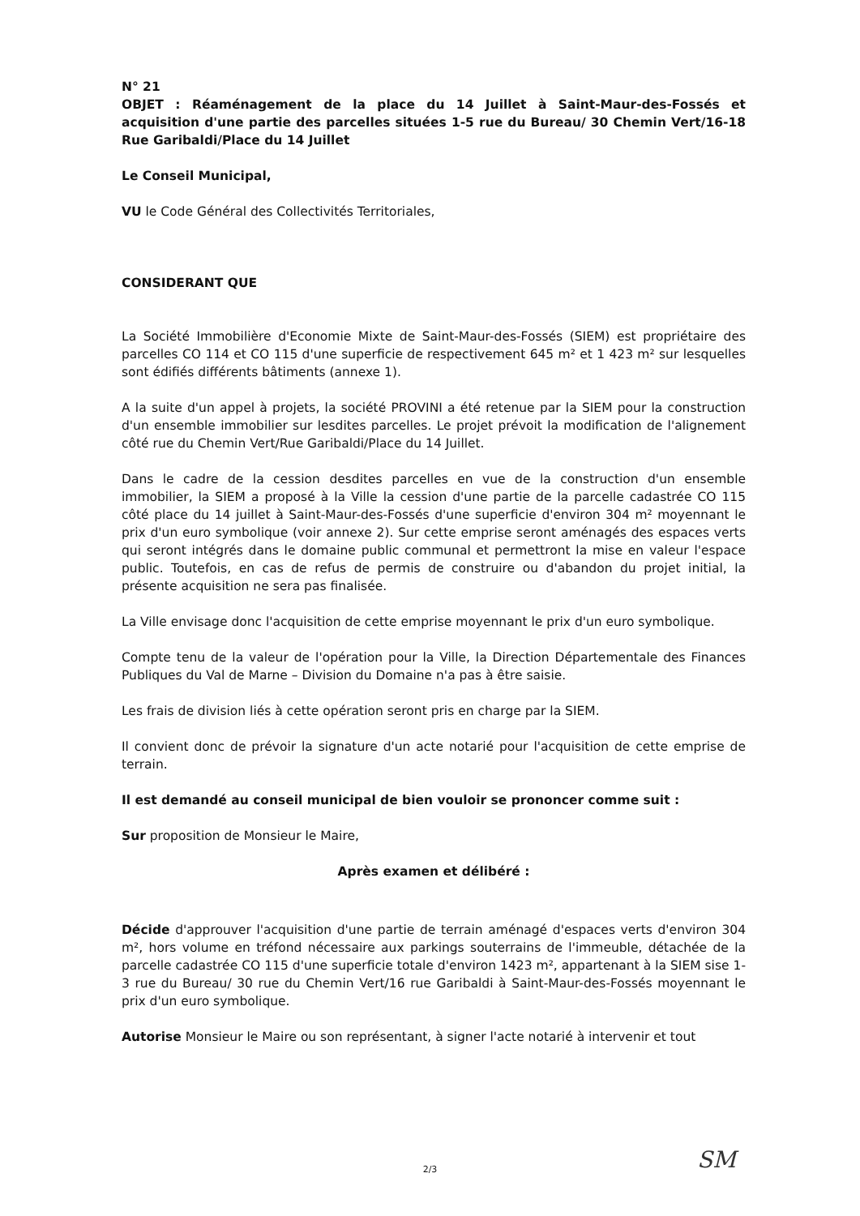N° 21
OBJET : Réaménagement de la place du 14 Juillet à Saint-Maur-des-Fossés et acquisition d'une partie des parcelles situées 1-5 rue du Bureau/ 30 Chemin Vert/16-18 Rue Garibaldi/Place du 14 Juillet
Le Conseil Municipal,
VU le Code Général des Collectivités Territoriales,
CONSIDERANT QUE
La Société Immobilière d'Economie Mixte de Saint-Maur-des-Fossés (SIEM) est propriétaire des parcelles CO 114 et CO 115 d'une superficie de respectivement 645 m² et 1 423 m² sur lesquelles sont édifiés différents bâtiments (annexe 1).
A la suite d'un appel à projets, la société PROVINI a été retenue par la SIEM pour la construction d'un ensemble immobilier sur lesdites parcelles. Le projet prévoit la modification de l'alignement côté rue du Chemin Vert/Rue Garibaldi/Place du 14 Juillet.
Dans le cadre de la cession desdites parcelles en vue de la construction d'un ensemble immobilier, la SIEM a proposé à la Ville la cession d'une partie de la parcelle cadastrée CO 115 côté place du 14 juillet à Saint-Maur-des-Fossés d'une superficie d'environ 304 m² moyennant le prix d'un euro symbolique (voir annexe 2). Sur cette emprise seront aménagés des espaces verts qui seront intégrés dans le domaine public communal et permettront la mise en valeur l'espace public. Toutefois, en cas de refus de permis de construire ou d'abandon du projet initial, la présente acquisition ne sera pas finalisée.
La Ville envisage donc l'acquisition de cette emprise moyennant le prix d'un euro symbolique.
Compte tenu de la valeur de l'opération pour la Ville, la Direction Départementale des Finances Publiques du Val de Marne – Division du Domaine n'a pas à être saisie.
Les frais de division liés à cette opération seront pris en charge par la SIEM.
Il convient donc de prévoir la signature d'un acte notarié pour l'acquisition de cette emprise de terrain.
Il est demandé au conseil municipal de bien vouloir se prononcer comme suit :
Sur proposition de Monsieur le Maire,
Après examen et délibéré :
Décide d'approuver l'acquisition d'une partie de terrain aménagé d'espaces verts d'environ 304 m², hors volume en tréfond nécessaire aux parkings souterrains de l'immeuble, détachée de la parcelle cadastrée CO 115 d'une superficie totale d'environ 1423 m², appartenant à la SIEM sise 1-3 rue du Bureau/ 30 rue du Chemin Vert/16 rue Garibaldi à Saint-Maur-des-Fossés moyennant le prix d'un euro symbolique.
Autorise Monsieur le Maire ou son représentant, à signer l'acte notarié à intervenir et tout
2/3 SM